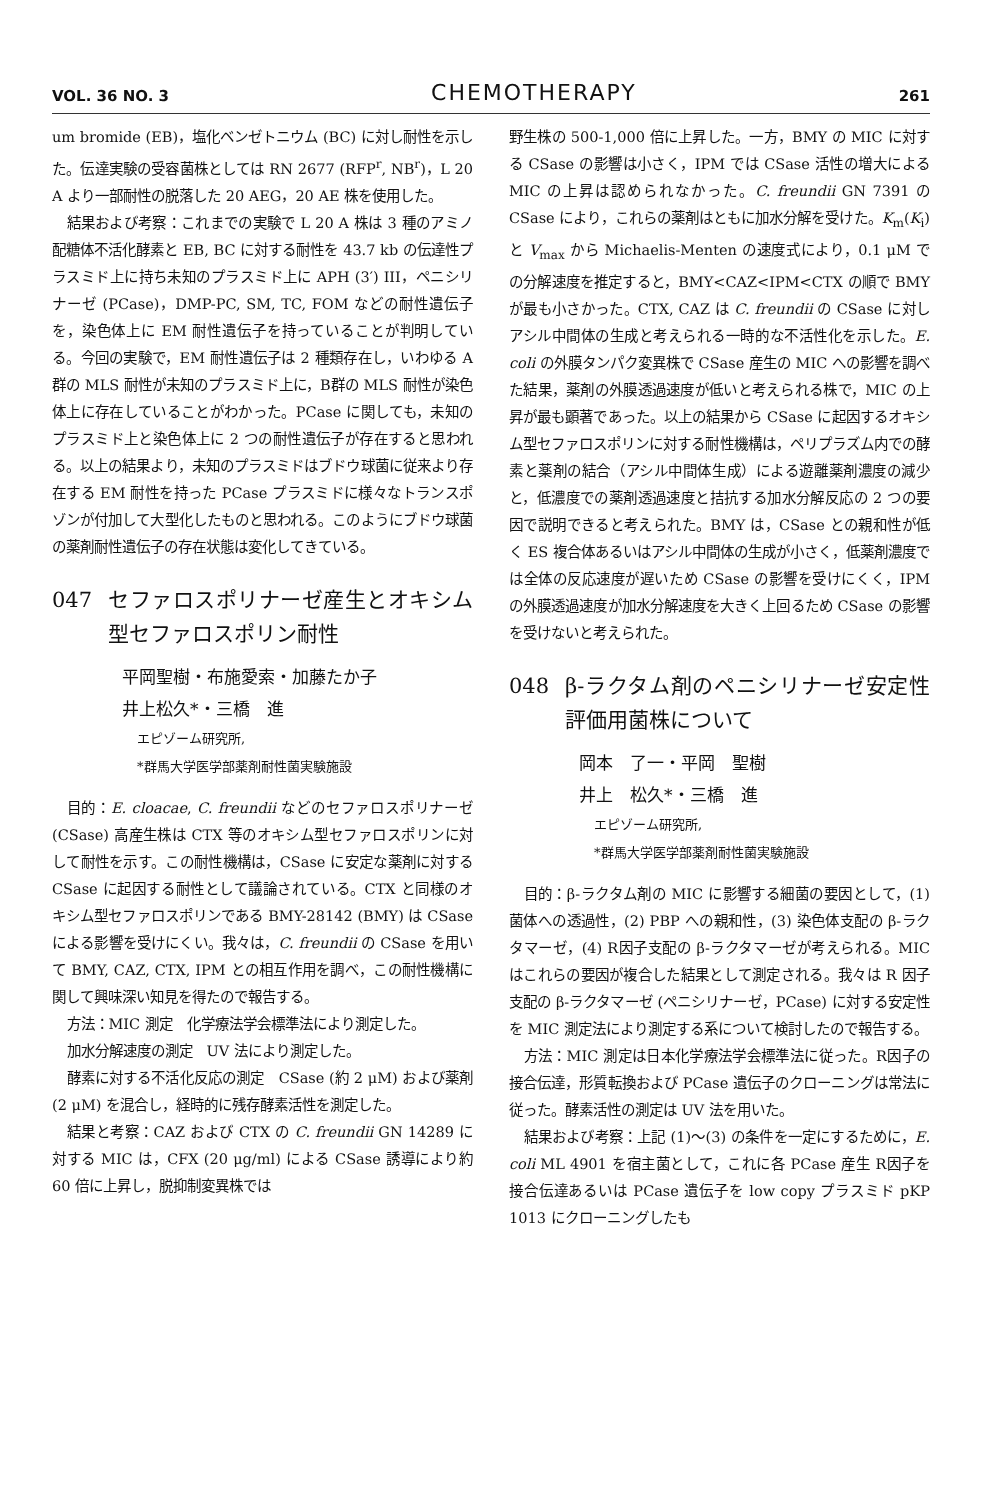VOL. 36 NO. 3 CHEMOTHERAPY 261
um bromide (EB)，塩化ベンゼトニウム (BC) に対し耐性を示した。伝達実験の受容菌株としては RN 2677 (RFP<sup>r</sup>, NB<sup>r</sup>)，L 20 A より一部耐性の脱落した 20 AEG，20 AE 株を使用した。
結果および考察：これまでの実験で L 20 A 株は 3 種のアミノ配糖体不活化酵素と EB, BC に対する耐性を 43.7 kb の伝達性プラスミド上に持ち未知のプラスミド上に APH (3′) III，ペニシリナーゼ (PCase)，DMP-PC, SM, TC, FOM などの耐性遺伝子を，染色体上に EM 耐性遺伝子を持っていることが判明している。今回の実験で，EM 耐性遺伝子は 2 種類存在し，いわゆる A 群の MLS 耐性が未知のプラスミド上に，B群の MLS 耐性が染色体上に存在していることがわかった。PCase に関しても，未知のプラスミド上と染色体上に 2 つの耐性遺伝子が存在すると思われる。以上の結果より，未知のプラスミドはブドウ球菌に従来より存在する EM 耐性を持った PCase プラスミドに様々なトランスポゾンが付加して大型化したものと思われる。このようにブドウ球菌の薬剤耐性遺伝子の存在状態は変化してきている。
047 セファロスポリナーゼ産生とオキシム型セファロスポリン耐性
平岡聖樹・布施愛索・加藤たか子
井上松久*・三橋　進
エピゾーム研究所,
*群馬大学医学部薬剤耐性菌実験施設
目的：E. cloacae, C. freundii などのセファロスポリナーゼ (CSase) 高産生株は CTX 等のオキシム型セファロスポリンに対して耐性を示す。この耐性機構は，CSase に安定な薬剤に対する CSase に起因する耐性として議論されている。CTX と同様のオキシム型セファロスポリンである BMY-28142 (BMY) は CSase による影響を受けにくい。我々は，C. freundii の CSase を用いて BMY, CAZ, CTX, IPM との相互作用を調べ，この耐性機構に関して興味深い知見を得たので報告する。
方法：MIC 測定　化学療法学会標準法により測定した。
加水分解速度の測定　UV 法により測定した。
酵素に対する不活化反応の測定　CSase (約 2 μM) および薬剤 (2 μM) を混合し，経時的に残存酵素活性を測定した。
結果と考察：CAZ および CTX の C. freundii GN 14289 に対する MIC は，CFX (20 μg/ml) による CSase 誘導により約 60 倍に上昇し，脱抑制変異株では
野生株の 500-1,000 倍に上昇した。一方，BMY の MIC に対する CSase の影響は小さく，IPM では CSase 活性の増大による MIC の上昇は認められなかった。C. freundii GN 7391 の CSase により，これらの薬剤はともに加水分解を受けた。K<sub>m</sub>(K<sub>i</sub>) と V<sub>max</sub> から Michaelis-Menten の速度式により，0.1 μM での分解速度を推定すると，BMY<CAZ<IPM<CTX の順で BMY が最も小さかった。CTX, CAZ は C. freundii の CSase に対しアシル中間体の生成と考えられる一時的な不活性化を示した。E. coli の外膜タンパク変異株で CSase 産生の MIC への影響を調べた結果，薬剤の外膜透過速度が低いと考えられる株で，MIC の上昇が最も顕著であった。以上の結果から CSase に起因するオキシム型セファロスポリンに対する耐性機構は，ペリプラズム内での酵素と薬剤の結合（アシル中間体生成）による遊離薬剤濃度の減少と，低濃度での薬剤透過速度と拮抗する加水分解反応の 2 つの要因で説明できると考えられた。BMY は，CSase との親和性が低く ES 複合体あるいはアシル中間体の生成が小さく，低薬剤濃度では全体の反応速度が遅いため CSase の影響を受けにくく，IPM の外膜透過速度が加水分解速度を大きく上回るため CSase の影響を受けないと考えられた。
048 β-ラクタム剤のペニシリナーゼ安定性評価用菌株について
岡本　了一・平岡　聖樹
井上　松久*・三橋　進
エピゾーム研究所,
*群馬大学医学部薬剤耐性菌実験施設
目的：β-ラクタム剤の MIC に影響する細菌の要因として，(1) 菌体への透過性，(2) PBP への親和性，(3) 染色体支配の β-ラクタマーゼ，(4) R因子支配の β-ラクタマーゼが考えられる。MIC はこれらの要因が複合した結果として測定される。我々は R 因子支配の β-ラクタマーゼ (ペニシリナーゼ，PCase) に対する安定性を MIC 測定法により測定する系について検討したので報告する。
方法：MIC 測定は日本化学療法学会標準法に従った。R因子の接合伝達，形質転換および PCase 遺伝子のクローニングは常法に従った。酵素活性の測定は UV 法を用いた。
結果および考察：上記 (1)〜(3) の条件を一定にするために，E. coli ML 4901 を宿主菌として，これに各 PCase 産生 R因子を接合伝達あるいは PCase 遺伝子を low copy プラスミド pKP 1013 にクローニングしたも